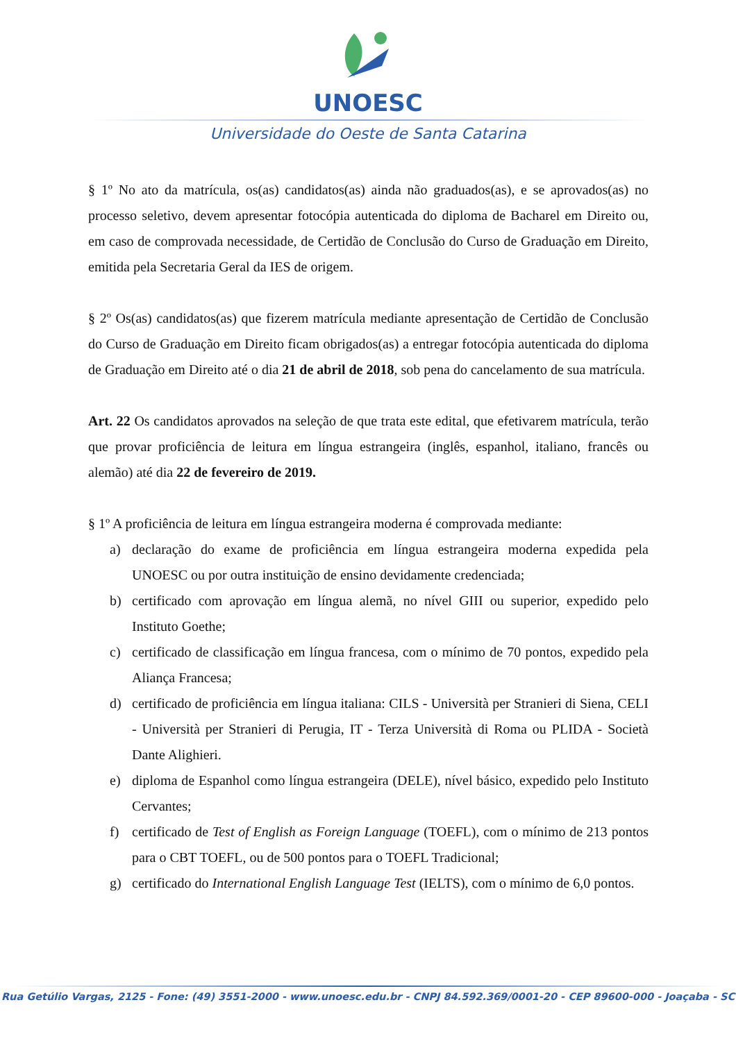UNOESC
Universidade do Oeste de Santa Catarina
§ 1º No ato da matrícula, os(as) candidatos(as) ainda não graduados(as), e se aprovados(as) no processo seletivo, devem apresentar fotocópia autenticada do diploma de Bacharel em Direito ou, em caso de comprovada necessidade, de Certidão de Conclusão do Curso de Graduação em Direito, emitida pela Secretaria Geral da IES de origem.
§ 2º Os(as) candidatos(as) que fizerem matrícula mediante apresentação de Certidão de Conclusão do Curso de Graduação em Direito ficam obrigados(as) a entregar fotocópia autenticada do diploma de Graduação em Direito até o dia 21 de abril de 2018, sob pena do cancelamento de sua matrícula.
Art. 22 Os candidatos aprovados na seleção de que trata este edital, que efetivarem matrícula, terão que provar proficiência de leitura em língua estrangeira (inglês, espanhol, italiano, francês ou alemão) até dia 22 de fevereiro de 2019.
§ 1º A proficiência de leitura em língua estrangeira moderna é comprovada mediante:
a) declaração do exame de proficiência em língua estrangeira moderna expedida pela UNOESC ou por outra instituição de ensino devidamente credenciada;
b) certificado com aprovação em língua alemã, no nível GIII ou superior, expedido pelo Instituto Goethe;
c) certificado de classificação em língua francesa, com o mínimo de 70 pontos, expedido pela Aliança Francesa;
d) certificado de proficiência em língua italiana: CILS - Università per Stranieri di Siena, CELI - Università per Stranieri di Perugia, IT - Terza Università di Roma ou PLIDA - Società Dante Alighieri.
e) diploma de Espanhol como língua estrangeira (DELE), nível básico, expedido pelo Instituto Cervantes;
f) certificado de Test of English as Foreign Language (TOEFL), com o mínimo de 213 pontos para o CBT TOEFL, ou de 500 pontos para o TOEFL Tradicional;
g) certificado do International English Language Test (IELTS), com o mínimo de 6,0 pontos.
Rua Getúlio Vargas, 2125 - Fone: (49) 3551-2000 - www.unoesc.edu.br - CNPJ 84.592.369/0001-20 - CEP 89600-000 - Joaçaba - SC